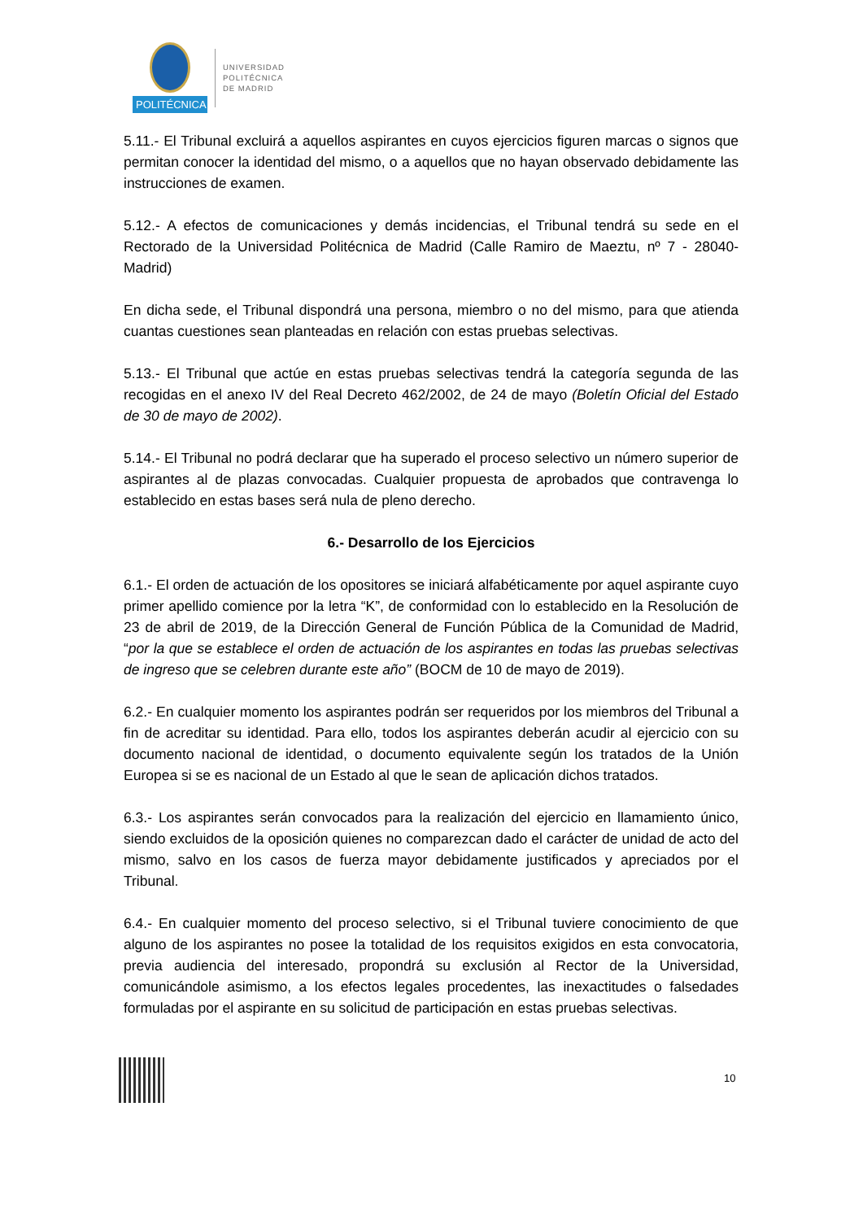POLITÉCNICA
UNIVERSIDAD
POLITÉCNICA
DE MADRID
5.11.- El Tribunal excluirá a aquellos aspirantes en cuyos ejercicios figuren marcas o signos que permitan conocer la identidad del mismo, o a aquellos que no hayan observado debidamente las instrucciones de examen.
5.12.- A efectos de comunicaciones y demás incidencias, el Tribunal tendrá su sede en el Rectorado de la Universidad Politécnica de Madrid (Calle Ramiro de Maeztu, nº 7 - 28040-Madrid)
En dicha sede, el Tribunal dispondrá una persona, miembro o no del mismo, para que atienda cuantas cuestiones sean planteadas en relación con estas pruebas selectivas.
5.13.- El Tribunal que actúe en estas pruebas selectivas tendrá la categoría segunda de las recogidas en el anexo IV del Real Decreto 462/2002, de 24 de mayo (Boletín Oficial del Estado de 30 de mayo de 2002).
5.14.- El Tribunal no podrá declarar que ha superado el proceso selectivo un número superior de aspirantes al de plazas convocadas. Cualquier propuesta de aprobados que contravenga lo establecido en estas bases será nula de pleno derecho.
6.- Desarrollo de los Ejercicios
6.1.- El orden de actuación de los opositores se iniciará alfabéticamente por aquel aspirante cuyo primer apellido comience por la letra “K”, de conformidad con lo establecido en la Resolución de 23 de abril de 2019, de la Dirección General de Función Pública de la Comunidad de Madrid, “por la que se establece el orden de actuación de los aspirantes en todas las pruebas selectivas de ingreso que se celebren durante este año” (BOCM de 10 de mayo de 2019).
6.2.- En cualquier momento los aspirantes podrán ser requeridos por los miembros del Tribunal a fin de acreditar su identidad. Para ello, todos los aspirantes deberán acudir al ejercicio con su documento nacional de identidad, o documento equivalente según los tratados de la Unión Europea si se es nacional de un Estado al que le sean de aplicación dichos tratados.
6.3.- Los aspirantes serán convocados para la realización del ejercicio en llamamiento único, siendo excluidos de la oposición quienes no comparezcan dado el carácter de unidad de acto del mismo, salvo en los casos de fuerza mayor debidamente justificados y apreciados por el Tribunal.
6.4.- En cualquier momento del proceso selectivo, si el Tribunal tuviere conocimiento de que alguno de los aspirantes no posee la totalidad de los requisitos exigidos en esta convocatoria, previa audiencia del interesado, propondrá su exclusión al Rector de la Universidad, comunicándole asimismo, a los efectos legales procedentes, las inexactitudes o falsedades formuladas por el aspirante en su solicitud de participación en estas pruebas selectivas.
10